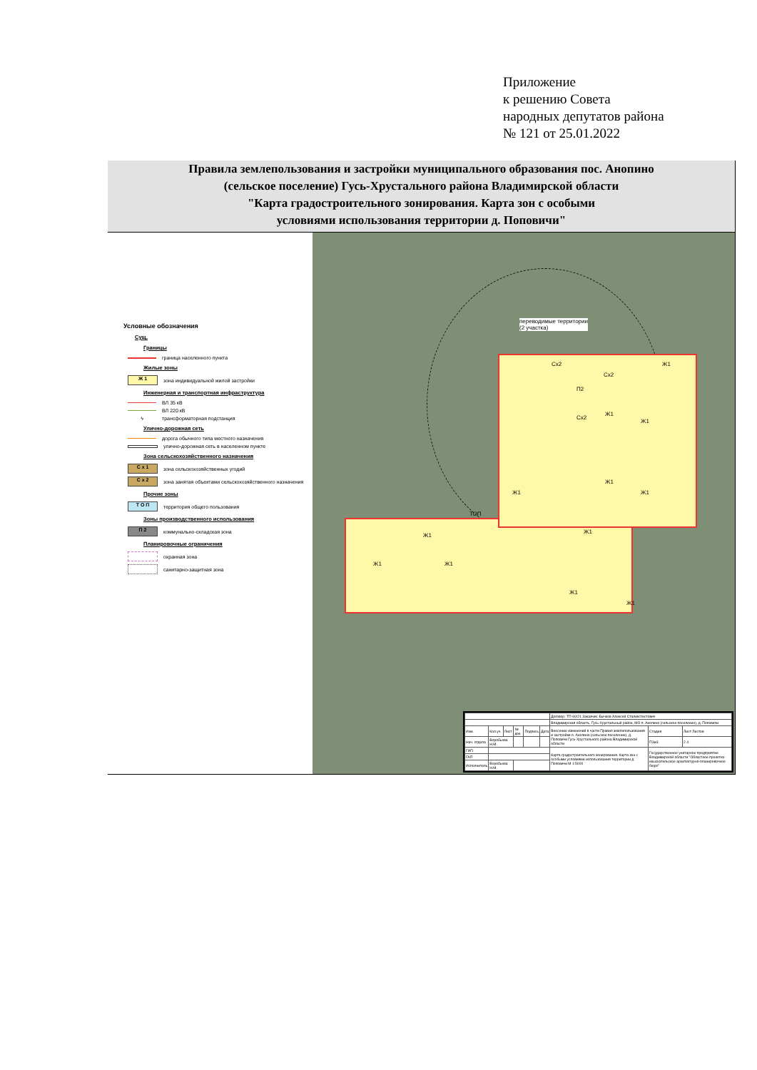Приложение
к решению Совета
народных депутатов района
№ 121 от 25.01.2022
Правила землепользования и застройки муниципального образования пос. Анопино
(сельское поселение) Гусь-Хрустального района Владимирской области
"Карта градостроительного зонирования. Карта зон с особыми
условиями использования территории д. Поповичи"
Условные обозначения
Сущ.
Границы
граница населенного пункта
Жилые зоны
Ж 1 зона индивидуальной жилой застройки
Инженерная и транспортная инфраструктура
ВЛ 35 кВ
ВЛ 220 кВ
ϟ трансформаторная подстанция
Улично-дорожная сеть
дорога обычного типа местного назначения
улично-дорожная сеть в населенном пункте
Зона сельскохозяйственного назначения
С х 1 зона сельскохозяйственных угодий
С х 2 зона занятая объектами сельскохозяйственного назначения
Прочие зоны
Т О П территория общего пользования
Зоны производственного использования
П 2 коммунально-складская зона
Планировочные ограничения
охранная зона
санитарно-защитная зона
переводимые территории
(2 участка)
Сх2
П2
Сх2
Ж1
Сх2
Ж1
Ж1
Ж1
Ж1 Ж1
ТОП
Ж1
Ж1
Ж1 Ж1
Ж1
Ж1
| | | | | | | Договор: ТП-60/21 Заказчик: Бычков Алексей Сталикстистович | | |
| | | | | | | Владимирская область, Гусь-Хрустальный район, МО п. Анопино (сельское поселение), д. Поповичи | | |
| Изм. | Кол.уч. | Лист | № док. | Подпись | Дата | Внесение изменений в части Правил землепользования и застройки п. Анопино (сельское поселение), д. Поповичи Гусь-Хрустального района Владимирской области | Стадия | Лист Листов |
| Нач. отдела | Воробьева Н.М. | | | | | | ПЗиЗ | 2 4 |
| ГИП | | | | | | Карта градостроительного зонирования. Карта зон с особыми условиями использования территории д. Поповичи М 1:5000 | Государственное унитарное предприятие Владимирской области "Областное проектно-изыскательское архитектурно-планировочное бюро" | |
| ГАП | | | | | | | | |
| Исполнитель | Воробьева Н.М. | | | | | | | |